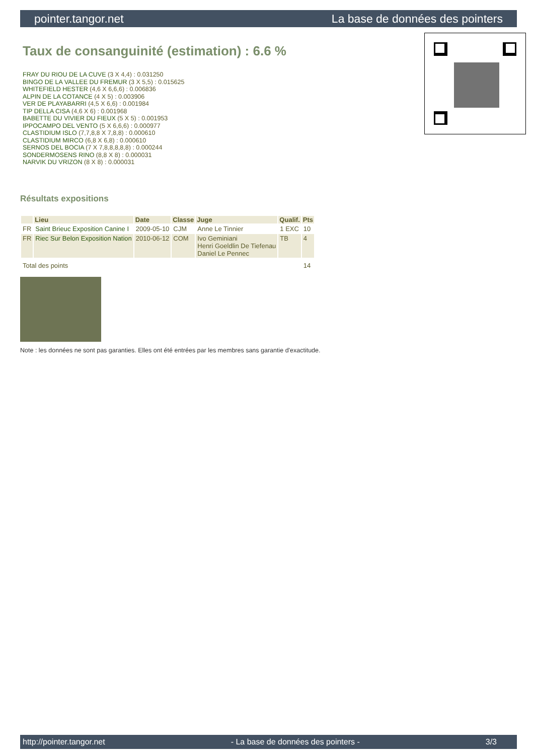pointer.tangor.net La base de données des pointers
Taux de consanguinité (estimation) : 6.6 %
FRAY DU RIOU DE LA CUVE (3 X 4,4) : 0.031250
BINGO DE LA VALLEE DU FREMUR (3 X 5,5) : 0.015625
WHITEFIELD HESTER (4,6 X 6,6,6) : 0.006836
ALPIN DE LA COTANCE (4 X 5) : 0.003906
VER DE PLAYABARRI (4,5 X 6,6) : 0.001984
TIP DELLA CISA (4,6 X 6) : 0.001968
BABETTE DU VIVIER DU FIEUX (5 X 5) : 0.001953
IPPOCAMPO DEL VENTO (5 X 6,6,6) : 0.000977
CLASTIDIUM ISLO (7,7,8,8 X 7,8,8) : 0.000610
CLASTIDIUM MIRCO (6,8 X 6,8) : 0.000610
SERNOS DEL BOCIA (7 X 7,8,8,8,8,8) : 0.000244
SONDERMOSENS RINO (8,8 X 8) : 0.000031
NARVIK DU VRIZON (8 X 8) : 0.000031
Résultats expositions
| | Lieu | Date | Classe | Juge | Qualif. | Pts |
| --- | --- | --- | --- | --- | --- | --- |
| FR | Saint Brieuc Exposition Canine I | 2009-05-10 | CJM | Anne Le Tinnier | 1 EXC | 10 |
| FR | Riec Sur Belon Exposition Nation | 2010-06-12 | COM | Ivo Geminiani Henri Goeldlin De Tiefenau Daniel Le Pennec | TB | 4 |
| Total des points | | | | | | 14 |
Note : les données ne sont pas garanties. Elles ont été entrées par les membres sans garantie d'exactitude.
http://pointer.tangor.net - La base de données des pointers - 3/3